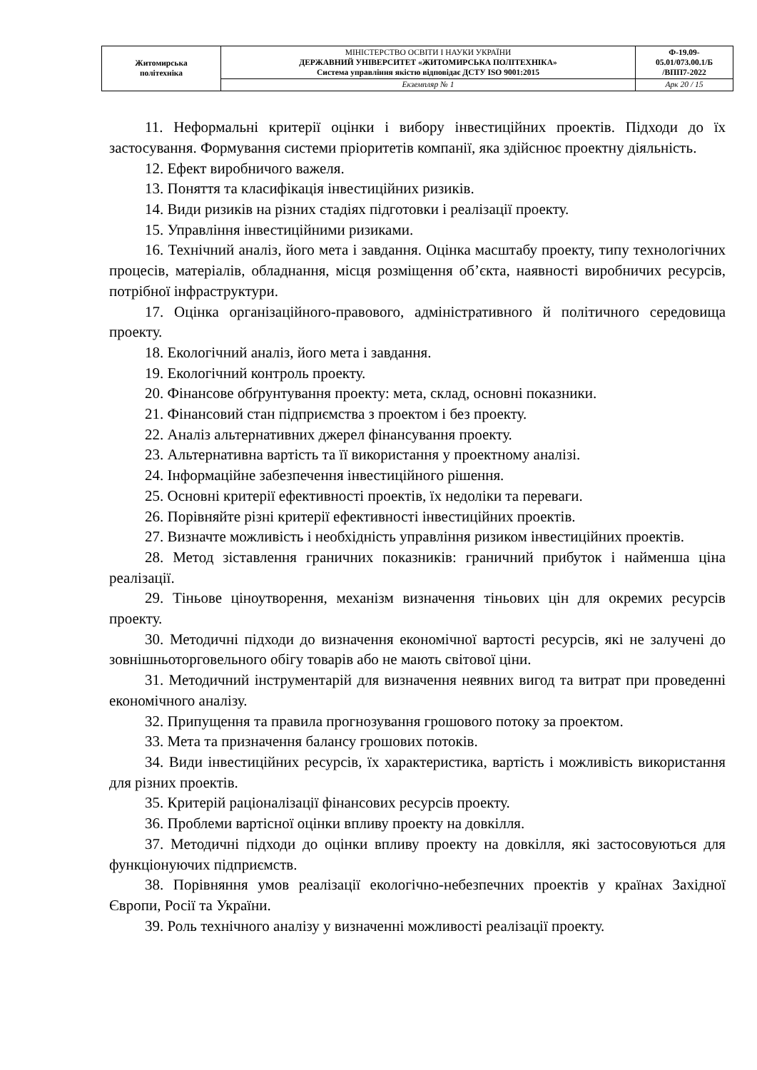| Житомирська політехніка | МІНІСТЕРСТВО ОСВІТИ І НАУКИ УКРАЇНИ ДЕРЖАВНИЙ УНІВЕРСИТЕТ «ЖИТОМИРСЬКА ПОЛІТЕХНІКА» Система управління якістю відповідає ДСТУ ISO 9001:2015 | Ф-19.09- 05.01/073.00.1/Б /ВПП7-2022 |
| | Екземпляр № 1 | Арк 20 / 15 |
11. Неформальні критерії оцінки і вибору інвестиційних проектів. Підходи до їх застосування. Формування системи пріоритетів компанії, яка здійснює проектну діяльність.
12. Ефект виробничого важеля.
13. Поняття та класифікація інвестиційних ризиків.
14. Види ризиків на різних стадіях підготовки і реалізації проекту.
15. Управління інвестиційними ризиками.
16. Технічний аналіз, його мета і завдання. Оцінка масштабу проекту, типу технологічних процесів, матеріалів, обладнання, місця розміщення об’єкта, наявності виробничих ресурсів, потрібної інфраструктури.
17. Оцінка організаційного-правового, адміністративного й політичного середовища проекту.
18. Екологічний аналіз, його мета і завдання.
19. Екологічний контроль проекту.
20. Фінансове обґрунтування проекту: мета, склад, основні показники.
21. Фінансовий стан підприємства з проектом і без проекту.
22. Аналіз альтернативних джерел фінансування проекту.
23. Альтернативна вартість та її використання у проектному аналізі.
24. Інформаційне забезпечення інвестиційного рішення.
25. Основні критерії ефективності проектів, їх недоліки та переваги.
26. Порівняйте різні критерії ефективності інвестиційних проектів.
27. Визначте можливість і необхідність управління ризиком інвестиційних проектів.
28. Метод зіставлення граничних показників: граничний прибуток і найменша ціна реалізації.
29. Тіньове ціноутворення, механізм визначення тіньових цін для окремих ресурсів проекту.
30. Методичні підходи до визначення економічної вартості ресурсів, які не залучені до зовнішньоторговельного обігу товарів або не мають світової ціни.
31. Методичний інструментарій для визначення неявних вигод та витрат при проведенні економічного аналізу.
32. Припущення та правила прогнозування грошового потоку за проектом.
33. Мета та призначення балансу грошових потоків.
34. Види інвестиційних ресурсів, їх характеристика, вартість і можливість використання для різних проектів.
35. Критерій раціоналізації фінансових ресурсів проекту.
36. Проблеми вартісної оцінки впливу проекту на довкілля.
37. Методичні підходи до оцінки впливу проекту на довкілля, які застосовуються для функціонуючих підприємств.
38. Порівняння умов реалізації екологічно-небезпечних проектів у країнах Західної Європи, Росії та України.
39. Роль технічного аналізу у визначенні можливості реалізації проекту.